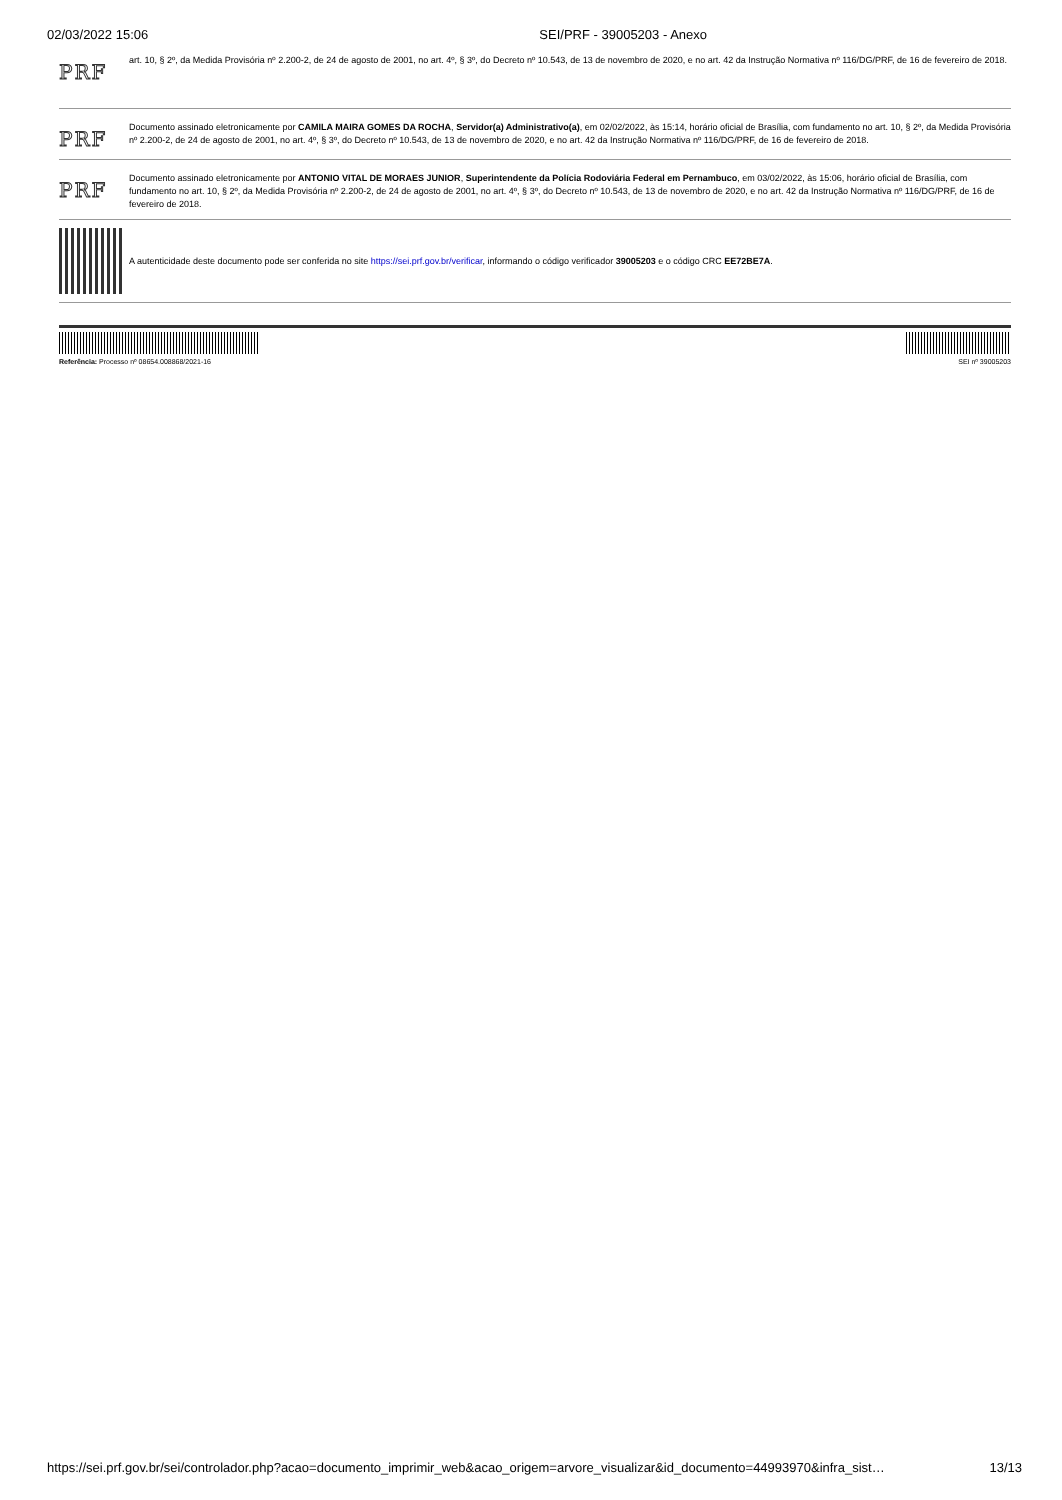02/03/2022 15:06 SEI/PRF - 39005203 - Anexo
PRF
art. 10, § 2º, da Medida Provisória nº 2.200-2, de 24 de agosto de 2001, no art. 4º, § 3º, do Decreto nº 10.543, de 13 de novembro de 2020, e no art. 42 da Instrução Normativa nº 116/DG/PRF, de 16 de fevereiro de 2018.
PRF
Documento assinado eletronicamente por CAMILA MAIRA GOMES DA ROCHA, Servidor(a) Administrativo(a), em 02/02/2022, às 15:14, horário oficial de Brasília, com fundamento no art. 10, § 2º, da Medida Provisória nº 2.200-2, de 24 de agosto de 2001, no art. 4º, § 3º, do Decreto nº 10.543, de 13 de novembro de 2020, e no art. 42 da Instrução Normativa nº 116/DG/PRF, de 16 de fevereiro de 2018.
PRF
Documento assinado eletronicamente por ANTONIO VITAL DE MORAES JUNIOR, Superintendente da Polícia Rodoviária Federal em Pernambuco, em 03/02/2022, às 15:06, horário oficial de Brasília, com fundamento no art. 10, § 2º, da Medida Provisória nº 2.200-2, de 24 de agosto de 2001, no art. 4º, § 3º, do Decreto nº 10.543, de 13 de novembro de 2020, e no art. 42 da Instrução Normativa nº 116/DG/PRF, de 16 de fevereiro de 2018.
A autenticidade deste documento pode ser conferida no site https://sei.prf.gov.br/verificar, informando o código verificador 39005203 e o código CRC EE72BE7A.
Referência: Processo nº 08654.008868/2021-16 SEI nº 39005203
https://sei.prf.gov.br/sei/controlador.php?acao=documento_imprimir_web&acao_origem=arvore_visualizar&id_documento=44993970&infra_sist… 13/13